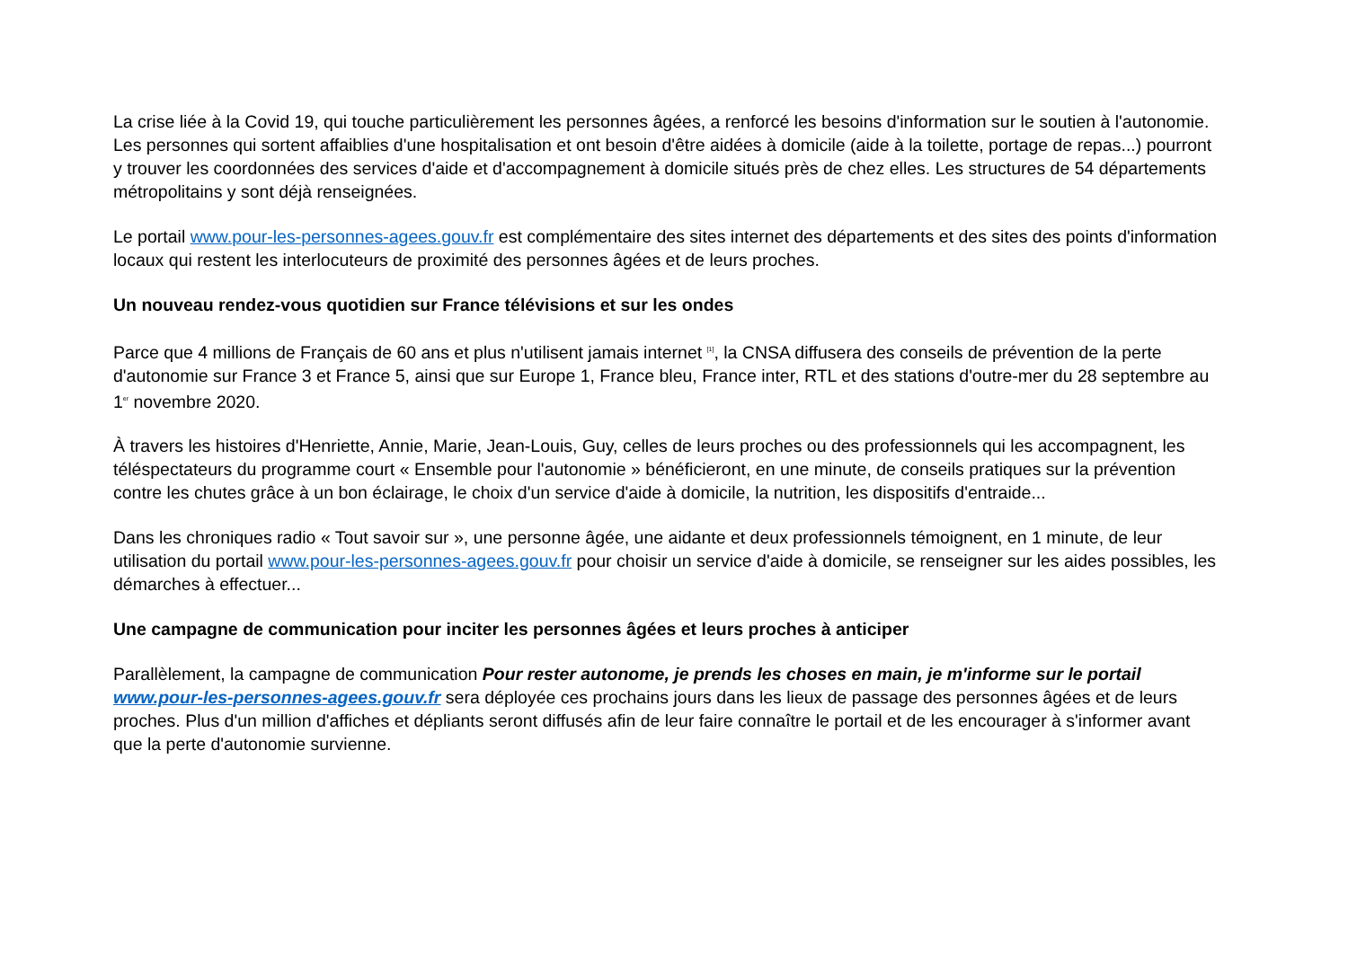La crise liée à la Covid 19, qui touche particulièrement les personnes âgées, a renforcé les besoins d'information sur le soutien à l'autonomie. Les personnes qui sortent affaiblies d'une hospitalisation et ont besoin d'être aidées à domicile (aide à la toilette, portage de repas...) pourront y trouver les coordonnées des services d'aide et d'accompagnement à domicile situés près de chez elles. Les structures de 54 départements métropolitains y sont déjà renseignées.
Le portail www.pour-les-personnes-agees.gouv.fr est complémentaire des sites internet des départements et des sites des points d'information locaux qui restent les interlocuteurs de proximité des personnes âgées et de leurs proches.
Un nouveau rendez-vous quotidien sur France télévisions et sur les ondes
Parce que 4 millions de Français de 60 ans et plus n'utilisent jamais internet <sup>[1]</sup>, la CNSA diffusera des conseils de prévention de la perte d'autonomie sur France 3 et France 5, ainsi que sur Europe 1, France bleu, France inter, RTL et des stations d'outre-mer du 28 septembre au 1<sup>er</sup> novembre 2020.
À travers les histoires d'Henriette, Annie, Marie, Jean-Louis, Guy, celles de leurs proches ou des professionnels qui les accompagnent, les téléspectateurs du programme court « Ensemble pour l'autonomie » bénéficieront, en une minute, de conseils pratiques sur la prévention contre les chutes grâce à un bon éclairage, le choix d'un service d'aide à domicile, la nutrition, les dispositifs d'entraide...
Dans les chroniques radio « Tout savoir sur », une personne âgée, une aidante et deux professionnels témoignent, en 1 minute, de leur utilisation du portail www.pour-les-personnes-agees.gouv.fr pour choisir un service d'aide à domicile, se renseigner sur les aides possibles, les démarches à effectuer...
Une campagne de communication pour inciter les personnes âgées et leurs proches à anticiper
Parallèlement, la campagne de communication Pour rester autonome, je prends les choses en main, je m'informe sur le portail www.pour-les-personnes-agees.gouv.fr sera déployée ces prochains jours dans les lieux de passage des personnes âgées et de leurs proches. Plus d'un million d'affiches et dépliants seront diffusés afin de leur faire connaître le portail et de les encourager à s'informer avant que la perte d'autonomie survienne.